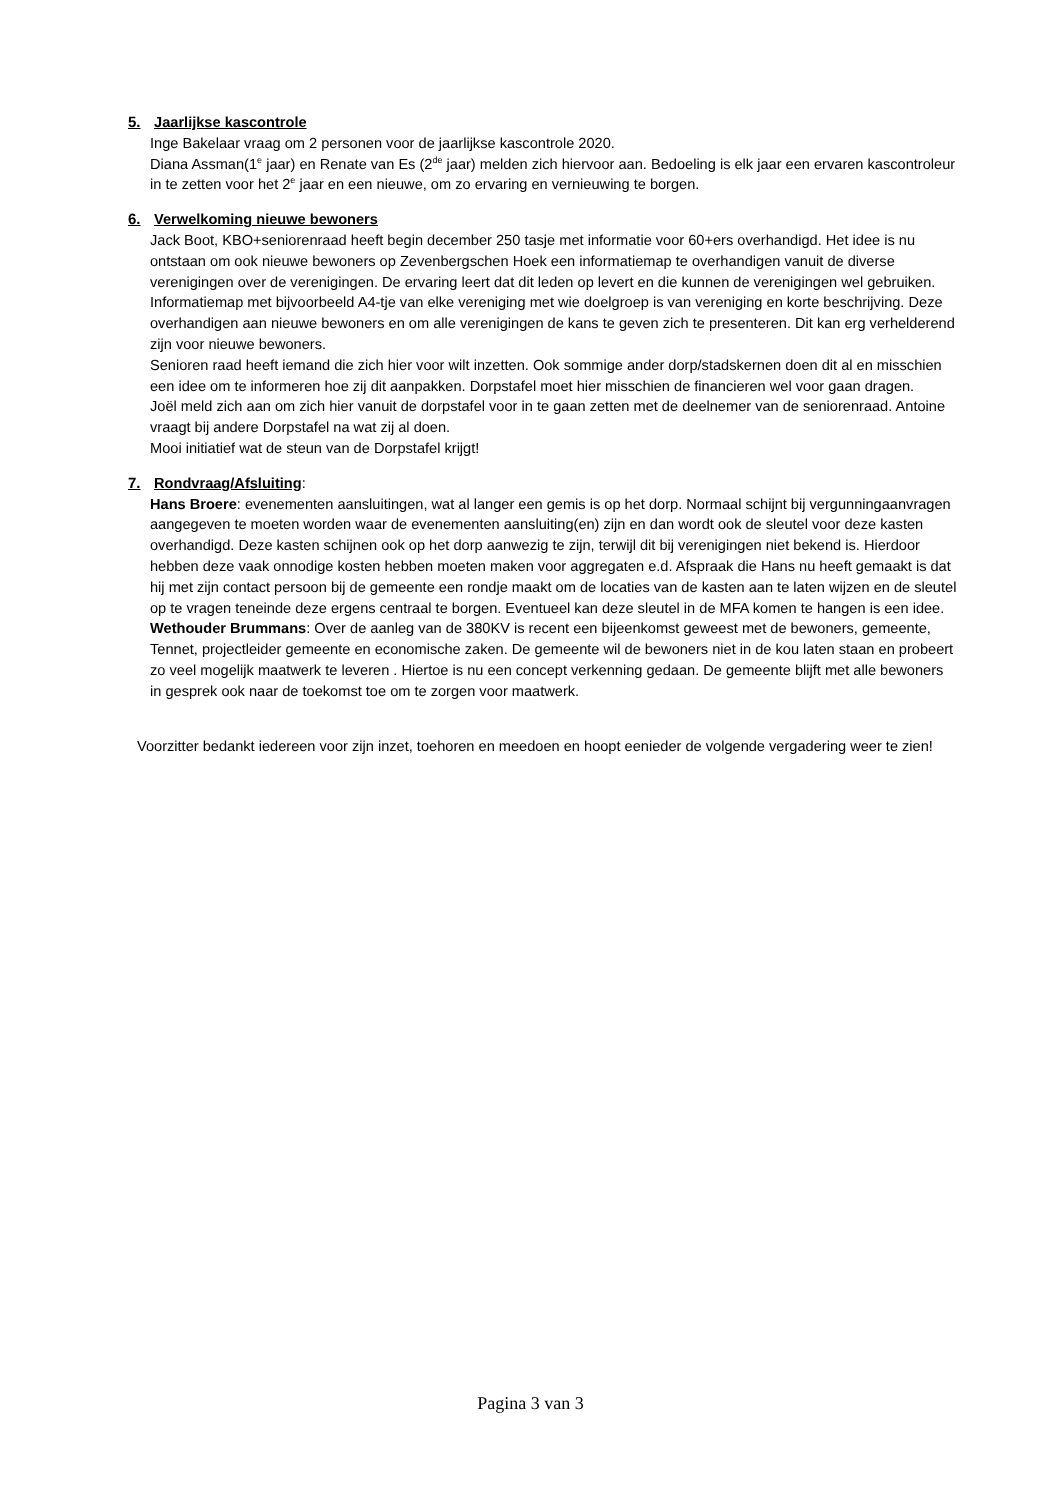5. Jaarlijkse kascontrole
Inge Bakelaar vraag om 2 personen voor de jaarlijkse kascontrole 2020.
Diana Assman(1<sup>e</sup> jaar) en Renate van Es (2<sup>de</sup> jaar) melden zich hiervoor aan. Bedoeling is elk jaar een ervaren kascontroleur in te zetten voor het 2<sup>e</sup> jaar en een nieuwe, om zo ervaring en vernieuwing te borgen.
6. Verwelkoming nieuwe bewoners
Jack Boot, KBO+seniorenraad heeft begin december 250 tasje met informatie voor 60+ers overhandigd. Het idee is nu ontstaan om ook nieuwe bewoners op Zevenbergschen Hoek een informatiemap te overhandigen vanuit de diverse verenigingen over de verenigingen. De ervaring leert dat dit leden op levert en die kunnen de verenigingen wel gebruiken. Informatiemap met bijvoorbeeld A4-tje van elke vereniging met wie doelgroep is van vereniging en korte beschrijving. Deze overhandigen aan nieuwe bewoners en om alle verenigingen de kans te geven zich te presenteren. Dit kan erg verhelderend zijn voor nieuwe bewoners.
Senioren raad heeft iemand die zich hier voor wilt inzetten. Ook sommige ander dorp/stadskernen doen dit al en misschien een idee om te informeren hoe zij dit aanpakken. Dorpstafel moet hier misschien de financieren wel voor gaan dragen.
Joël meld zich aan om zich hier vanuit de dorpstafel voor in te gaan zetten met de deelnemer van de seniorenraad. Antoine vraagt bij andere Dorpstafel na wat zij al doen.
Mooi initiatief wat de steun van de Dorpstafel krijgt!
7. Rondvraag/Afsluiting:
Hans Broere: evenementen aansluitingen, wat al langer een gemis is op het dorp. Normaal schijnt bij vergunningaanvragen aangegeven te moeten worden waar de evenementen aansluiting(en) zijn en dan wordt ook de sleutel voor deze kasten overhandigd. Deze kasten schijnen ook op het dorp aanwezig te zijn, terwijl dit bij verenigingen niet bekend is. Hierdoor hebben deze vaak onnodige kosten hebben moeten maken voor aggregaten e.d. Afspraak die Hans nu heeft gemaakt is dat hij met zijn contact persoon bij de gemeente een rondje maakt om de locaties van de kasten aan te laten wijzen en de sleutel op te vragen teneinde deze ergens centraal te borgen. Eventueel kan deze sleutel in de MFA komen te hangen is een idee.
Wethouder Brummans: Over de aanleg van de 380KV is recent een bijeenkomst geweest met de bewoners, gemeente, Tennet, projectleider gemeente en economische zaken. De gemeente wil de bewoners niet in de kou laten staan en probeert zo veel mogelijk maatwerk te leveren . Hiertoe is nu een concept verkenning gedaan. De gemeente blijft met alle bewoners in gesprek ook naar de toekomst toe om te zorgen voor maatwerk.
Voorzitter bedankt iedereen voor zijn inzet, toehoren en meedoen en hoopt eenieder de volgende vergadering weer te zien!
Pagina 3 van 3